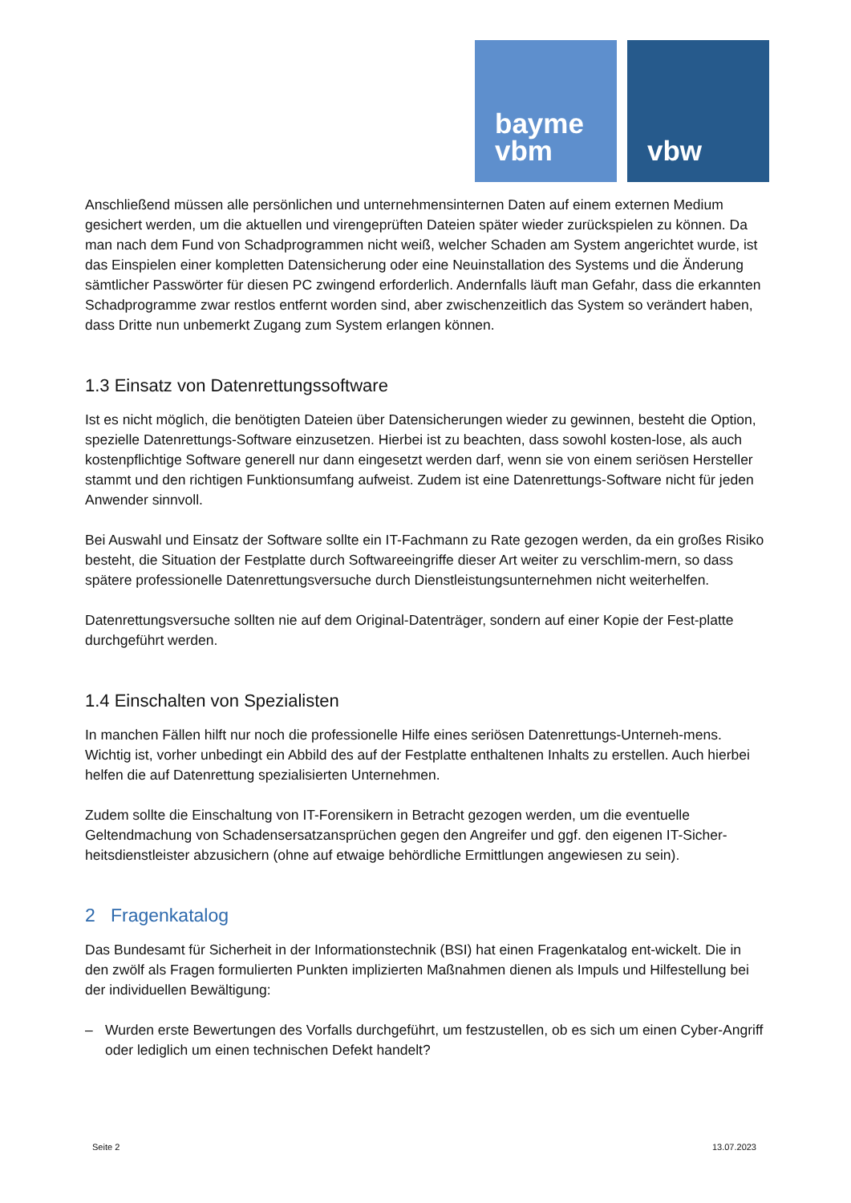bayme
vbm
vbw
Anschließend müssen alle persönlichen und unternehmensinternen Daten auf einem externen Medium gesichert werden, um die aktuellen und virengeprüften Dateien später wieder zurückspielen zu können. Da man nach dem Fund von Schadprogrammen nicht weiß, welcher Schaden am System angerichtet wurde, ist das Einspielen einer kompletten Datensicherung oder eine Neuinstallation des Systems und die Änderung sämtlicher Passwörter für diesen PC zwingend erforderlich. Andernfalls läuft man Gefahr, dass die erkannten Schadprogramme zwar restlos entfernt worden sind, aber zwischenzeitlich das System so verändert haben, dass Dritte nun unbemerkt Zugang zum System erlangen können.
1.3 Einsatz von Datenrettungssoftware
Ist es nicht möglich, die benötigten Dateien über Datensicherungen wieder zu gewinnen, besteht die Option, spezielle Datenrettungs-Software einzusetzen. Hierbei ist zu beachten, dass sowohl kosten-lose, als auch kostenpflichtige Software generell nur dann eingesetzt werden darf, wenn sie von einem seriösen Hersteller stammt und den richtigen Funktionsumfang aufweist. Zudem ist eine Datenrettungs-Software nicht für jeden Anwender sinnvoll.
Bei Auswahl und Einsatz der Software sollte ein IT-Fachmann zu Rate gezogen werden, da ein großes Risiko besteht, die Situation der Festplatte durch Softwareeingriffe dieser Art weiter zu verschlim-mern, so dass spätere professionelle Datenrettungsversuche durch Dienstleistungsunternehmen nicht weiterhelfen.
Datenrettungsversuche sollten nie auf dem Original-Datenträger, sondern auf einer Kopie der Fest-platte durchgeführt werden.
1.4 Einschalten von Spezialisten
In manchen Fällen hilft nur noch die professionelle Hilfe eines seriösen Datenrettungs-Unterneh-mens. Wichtig ist, vorher unbedingt ein Abbild des auf der Festplatte enthaltenen Inhalts zu erstellen. Auch hierbei helfen die auf Datenrettung spezialisierten Unternehmen.
Zudem sollte die Einschaltung von IT-Forensikern in Betracht gezogen werden, um die eventuelle Geltendmachung von Schadensersatzansprüchen gegen den Angreifer und ggf. den eigenen IT-Sicher-heitsdienstleister abzusichern (ohne auf etwaige behördliche Ermittlungen angewiesen zu sein).
2 Fragenkatalog
Das Bundesamt für Sicherheit in der Informationstechnik (BSI) hat einen Fragenkatalog ent-wickelt. Die in den zwölf als Fragen formulierten Punkten implizierten Maßnahmen dienen als Impuls und Hilfestellung bei der individuellen Bewältigung:
– Wurden erste Bewertungen des Vorfalls durchgeführt, um festzustellen, ob es sich um einen Cyber-Angriff oder lediglich um einen technischen Defekt handelt?
Seite 2 13.07.2023